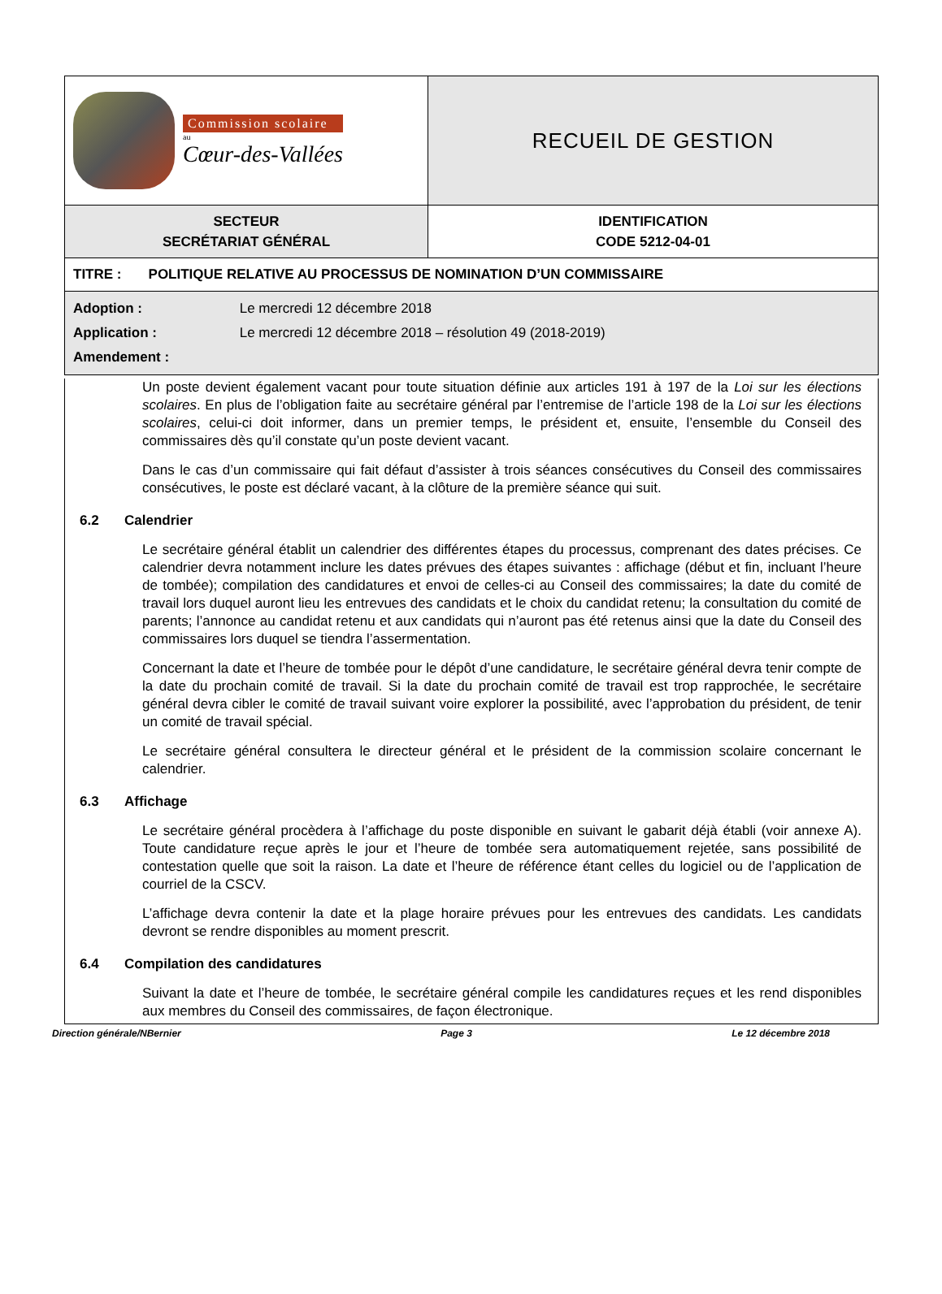| Commission scolaire au Cœur-des-Vallées | RECUEIL DE GESTION |
| SECTEUR SECRÉTARIAT GÉNÉRAL | IDENTIFICATION CODE 5212-04-01 |
| TITRE : POLITIQUE RELATIVE AU PROCESSUS DE NOMINATION D’UN COMMISSAIRE | |
| Adoption : Le mercredi 12 décembre 2018 Application : Le mercredi 12 décembre 2018 – résolution 49 (2018-2019) Amendement : | |
Un poste devient également vacant pour toute situation définie aux articles 191 à 197 de la Loi sur les élections scolaires. En plus de l’obligation faite au secrétaire général par l’entremise de l’article 198 de la Loi sur les élections scolaires, celui-ci doit informer, dans un premier temps, le président et, ensuite, l’ensemble du Conseil des commissaires dès qu’il constate qu’un poste devient vacant.
Dans le cas d’un commissaire qui fait défaut d’assister à trois séances consécutives du Conseil des commissaires consécutives, le poste est déclaré vacant, à la clôture de la première séance qui suit.
6.2 Calendrier
Le secrétaire général établit un calendrier des différentes étapes du processus, comprenant des dates précises. Ce calendrier devra notamment inclure les dates prévues des étapes suivantes : affichage (début et fin, incluant l’heure de tombée); compilation des candidatures et envoi de celles-ci au Conseil des commissaires; la date du comité de travail lors duquel auront lieu les entrevues des candidats et le choix du candidat retenu; la consultation du comité de parents; l’annonce au candidat retenu et aux candidats qui n’auront pas été retenus ainsi que la date du Conseil des commissaires lors duquel se tiendra l’assermentation.
Concernant la date et l’heure de tombée pour le dépôt d’une candidature, le secrétaire général devra tenir compte de la date du prochain comité de travail. Si la date du prochain comité de travail est trop rapprochée, le secrétaire général devra cibler le comité de travail suivant voire explorer la possibilité, avec l’approbation du président, de tenir un comité de travail spécial.
Le secrétaire général consultera le directeur général et le président de la commission scolaire concernant le calendrier.
6.3 Affichage
Le secrétaire général procèdera à l’affichage du poste disponible en suivant le gabarit déjà établi (voir annexe A). Toute candidature reçue après le jour et l’heure de tombée sera automatiquement rejetée, sans possibilité de contestation quelle que soit la raison. La date et l’heure de référence étant celles du logiciel ou de l’application de courriel de la CSCV.
L’affichage devra contenir la date et la plage horaire prévues pour les entrevues des candidats. Les candidats devront se rendre disponibles au moment prescrit.
6.4 Compilation des candidatures
Suivant la date et l’heure de tombée, le secrétaire général compile les candidatures reçues et les rend disponibles aux membres du Conseil des commissaires, de façon électronique.
Direction générale/NBernier Page 3 Le 12 décembre 2018